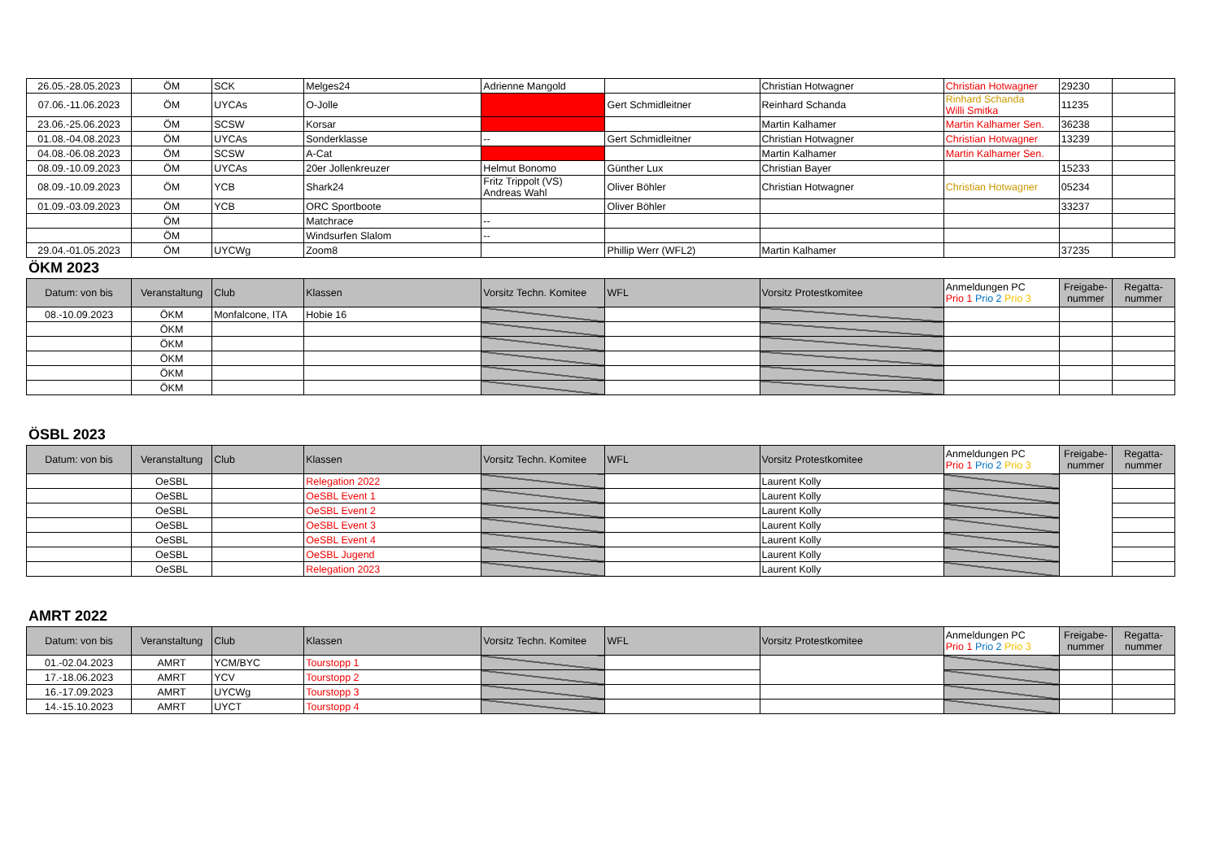| 26.05.-28.05.2023 | ÖM | SCK | Melges24 | Adrienne Mangold | | Christian Hotwagner | Christian Hotwagner | 29230 | |
| 07.06.-11.06.2023 | ÖM | UYCAs | O-Jolle | | Gert Schmidleitner | Reinhard Schanda | Rinhard Schanda Willi Smitka | 11235 | |
| 23.06.-25.06.2023 | ÖM | SCSW | Korsar | | | Martin Kalhamer | Martin Kalhamer Sen. | 36238 | |
| 01.08.-04.08.2023 | ÖM | UYCAs | Sonderklasse | -- | Gert Schmidleitner | Christian Hotwagner | Christian Hotwagner | 13239 | |
| 04.08.-06.08.2023 | ÖM | SCSW | A-Cat | | | Martin Kalhamer | Martin Kalhamer Sen. | | |
| 08.09.-10.09.2023 | ÖM | UYCAs | 20er Jollenkreuzer | Helmut Bonomo | Günther Lux | Christian Bayer | | 15233 | |
| 08.09.-10.09.2023 | ÖM | YCB | Shark24 | Fritz Trippolt (VS) Andreas Wahl | Oliver Böhler | Christian Hotwagner | Christian Hotwagner | 05234 | |
| 01.09.-03.09.2023 | ÖM | YCB | ORC Sportboote | | Oliver Böhler | | | 33237 | |
| | ÖM | | Matchrace | -- | | | | | |
| | ÖM | | Windsurfen Slalom | -- | | | | | |
| 29.04.-01.05.2023 | ÖM | UYCWg | Zoom8 | | Phillip Werr (WFL2) | Martin Kalhamer | | 37235 | |
ÖKM 2023
| Datum: von bis | Veranstaltung | Club | Klassen | Vorsitz Techn. Komitee | WFL | Vorsitz Protestkomitee | Anmeldungen PC Prio 1 Prio 2 Prio 3 | Freigabe- nummer | Regatta- nummer |
| --- | --- | --- | --- | --- | --- | --- | --- | --- | --- |
| 08.-10.09.2023 | ÖKM | Monfalcone, ITA | Hobie 16 | | | | | | |
| | ÖKM | | | | | | | | |
| | ÖKM | | | | | | | | |
| | ÖKM | | | | | | | | |
| | ÖKM | | | | | | | | |
| | ÖKM | | | | | | | | |
ÖSBL 2023
| Datum: von bis | Veranstaltung | Club | Klassen | Vorsitz Techn. Komitee | WFL | Vorsitz Protestkomitee | Anmeldungen PC Prio 1 Prio 2 Prio 3 | Freigabe- nummer | Regatta- nummer |
| --- | --- | --- | --- | --- | --- | --- | --- | --- | --- |
| | OeSBL | | Relegation 2022 | | | Laurent Kolly | | | |
| | OeSBL | | OeSBL Event 1 | | | Laurent Kolly | | | |
| | OeSBL | | OeSBL Event 2 | | | Laurent Kolly | | | |
| | OeSBL | | OeSBL Event 3 | | | Laurent Kolly | | | |
| | OeSBL | | OeSBL Event 4 | | | Laurent Kolly | | | |
| | OeSBL | | OeSBL Jugend | | | Laurent Kolly | | | |
| | OeSBL | | Relegation 2023 | | | Laurent Kolly | | | |
AMRT 2022
| Datum: von bis | Veranstaltung | Club | Klassen | Vorsitz Techn. Komitee | WFL | Vorsitz Protestkomitee | Anmeldungen PC Prio 1 Prio 2 Prio 3 | Freigabe- nummer | Regatta- nummer |
| --- | --- | --- | --- | --- | --- | --- | --- | --- | --- |
| 01.-02.04.2023 | AMRT | YCM/BYC | Tourstopp 1 | | | | | | |
| 17.-18.06.2023 | AMRT | YCV | Tourstopp 2 | | | | | | |
| 16.-17.09.2023 | AMRT | UYCWg | Tourstopp 3 | | | | | | |
| 14.-15.10.2023 | AMRT | UYCT | Tourstopp 4 | | | | | | |